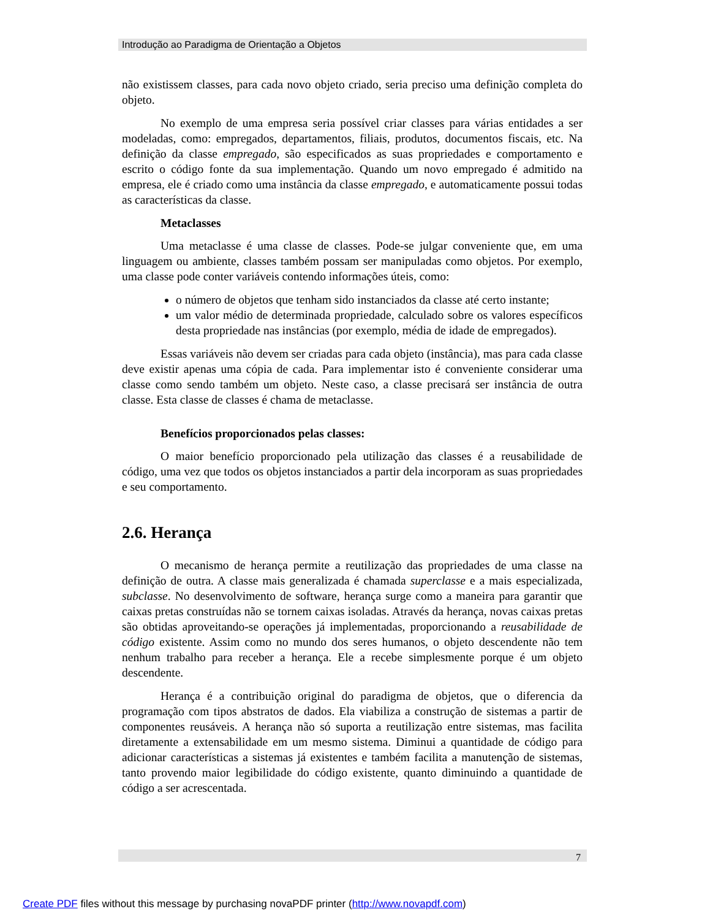Introdução ao Paradigma de Orientação a Objetos
não existissem classes, para cada novo objeto criado, seria preciso uma definição completa do objeto.
No exemplo de uma empresa seria possível criar classes para várias entidades a ser modeladas, como: empregados, departamentos, filiais, produtos, documentos fiscais, etc. Na definição da classe empregado, são especificados as suas propriedades e comportamento e escrito o código fonte da sua implementação. Quando um novo empregado é admitido na empresa, ele é criado como uma instância da classe empregado, e automaticamente possui todas as características da classe.
Metaclasses
Uma metaclasse é uma classe de classes. Pode-se julgar conveniente que, em uma linguagem ou ambiente, classes também possam ser manipuladas como objetos. Por exemplo, uma classe pode conter variáveis contendo informações úteis, como:
o número de objetos que tenham sido instanciados da classe até certo instante;
um valor médio de determinada propriedade, calculado sobre os valores específicos desta propriedade nas instâncias (por exemplo, média de idade de empregados).
Essas variáveis não devem ser criadas para cada objeto (instância), mas para cada classe deve existir apenas uma cópia de cada. Para implementar isto é conveniente considerar uma classe como sendo também um objeto. Neste caso, a classe precisará ser instância de outra classe. Esta classe de classes é chama de metaclasse.
Benefícios proporcionados pelas classes:
O maior benefício proporcionado pela utilização das classes é a reusabilidade de código, uma vez que todos os objetos instanciados a partir dela incorporam as suas propriedades e seu comportamento.
2.6. Herança
O mecanismo de herança permite a reutilização das propriedades de uma classe na definição de outra. A classe mais generalizada é chamada superclasse e a mais especializada, subclasse. No desenvolvimento de software, herança surge como a maneira para garantir que caixas pretas construídas não se tornem caixas isoladas. Através da herança, novas caixas pretas são obtidas aproveitando-se operações já implementadas, proporcionando a reusabilidade de código existente. Assim como no mundo dos seres humanos, o objeto descendente não tem nenhum trabalho para receber a herança. Ele a recebe simplesmente porque é um objeto descendente.
Herança é a contribuição original do paradigma de objetos, que o diferencia da programação com tipos abstratos de dados. Ela viabiliza a construção de sistemas a partir de componentes reusáveis. A herança não só suporta a reutilização entre sistemas, mas facilita diretamente a extensabilidade em um mesmo sistema. Diminui a quantidade de código para adicionar características a sistemas já existentes e também facilita a manutenção de sistemas, tanto provendo maior legibilidade do código existente, quanto diminuindo a quantidade de código a ser acrescentada.
7
Create PDF files without this message by purchasing novaPDF printer (http://www.novapdf.com)